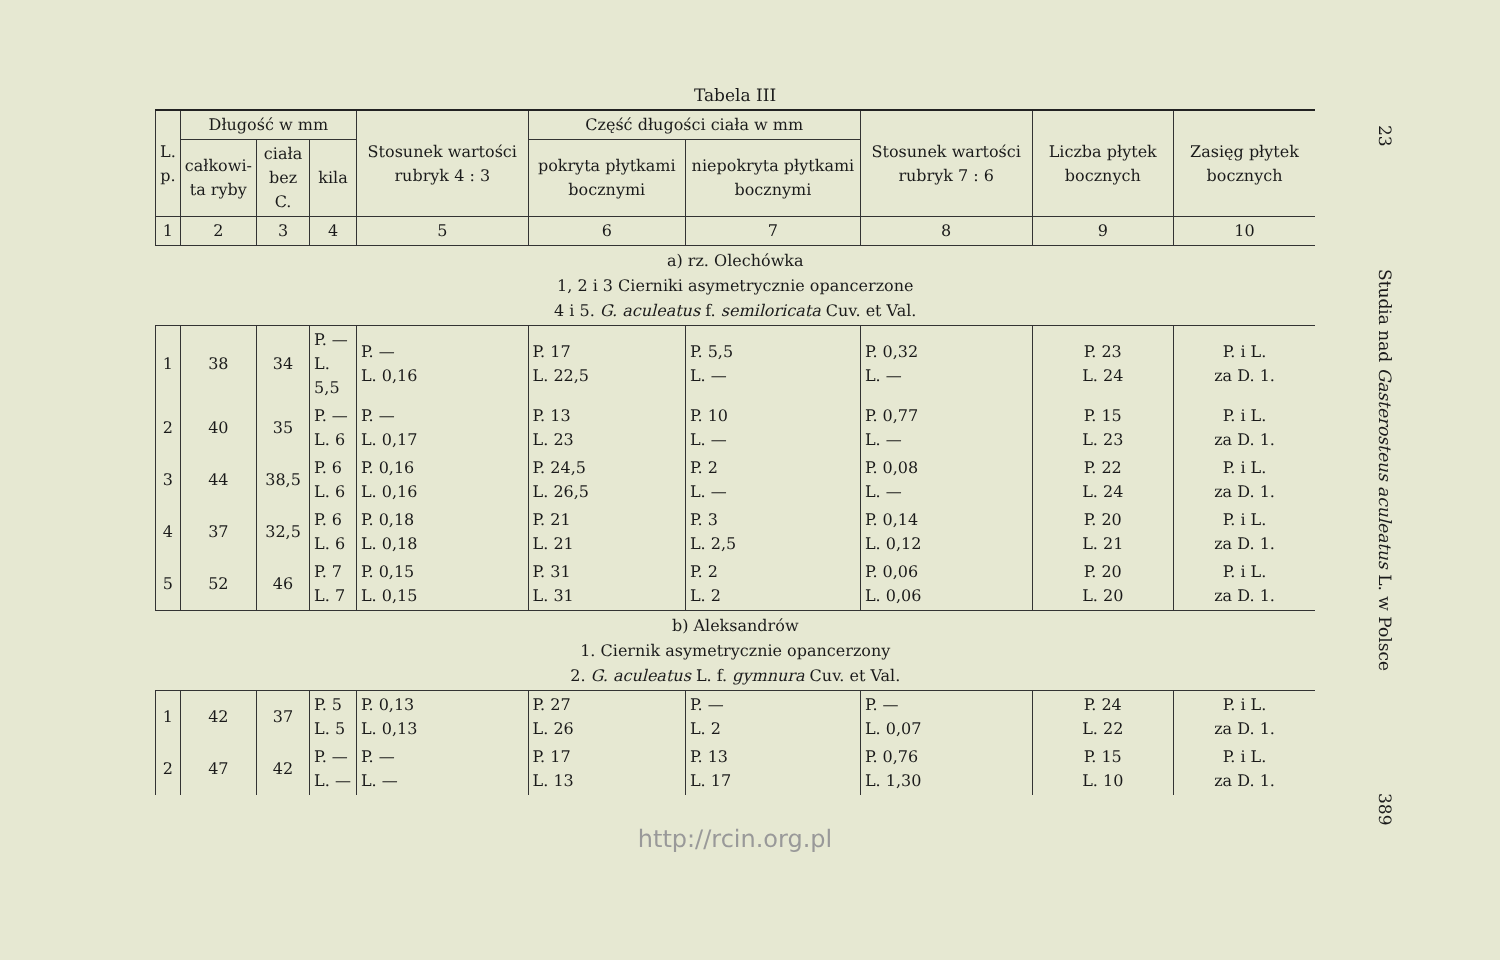Tabela III
| L. p. | Długość w mm | | | Stosunek wartości rubryk 4 : 3 | Część długości ciała w mm | | Stosunek wartości rubryk 7 : 6 | Liczba płytek bocznych | Zasięg płytek bocznych |
| --- | --- | --- | --- | --- | --- | --- | --- | --- | --- |
| | całkowi- ta ryby | ciała bez C. | kila | | pokryta płytkami bocznymi | niepokryta płytkami bocznymi | | | |
| 1 | 2 | 3 | 4 | 5 | 6 | 7 | 8 | 9 | 10 |
| a) rz. Olechówka 1, 2 i 3 Cierniki asymetrycznie opancerzone 4 i 5. G. aculeatus f. semiloricata Cuv. et Val. | | | | | | | | | |
| 1 | 38 | 34 | P. — L. 5,5 | P. — L. 0,16 | P. 17 L. 22,5 | P. 5,5 L. — | P. 0,32 L. — | P. 23 L. 24 | P. i L. za D. 1. |
| 2 | 40 | 35 | P. — L. 6 | P. — L. 0,17 | P. 13 L. 23 | P. 10 L. — | P. 0,77 L. — | P. 15 L. 23 | P. i L. za D. 1. |
| 3 | 44 | 38,5 | P. 6 L. 6 | P. 0,16 L. 0,16 | P. 24,5 L. 26,5 | P. 2 L. — | P. 0,08 L. — | P. 22 L. 24 | P. i L. za D. 1. |
| 4 | 37 | 32,5 | P. 6 L. 6 | P. 0,18 L. 0,18 | P. 21 L. 21 | P. 3 L. 2,5 | P. 0,14 L. 0,12 | P. 20 L. 21 | P. i L. za D. 1. |
| 5 | 52 | 46 | P. 7 L. 7 | P. 0,15 L. 0,15 | P. 31 L. 31 | P. 2 L. 2 | P. 0,06 L. 0,06 | P. 20 L. 20 | P. i L. za D. 1. |
| b) Aleksandrów 1. Ciernik asymetrycznie opancerzony 2. G. aculeatus L. f. gymnura Cuv. et Val. | | | | | | | | | |
| 1 | 42 | 37 | P. 5 L. 5 | P. 0,13 L. 0,13 | P. 27 L. 26 | P. — L. 2 | P. — L. 0,07 | P. 24 L. 22 | P. i L. za D. 1. |
| 2 | 47 | 42 | P. — L. — | P. — L. — | P. 17 L. 13 | P. 13 L. 17 | P. 0,76 L. 1,30 | P. 15 L. 10 | P. i L. za D. 1. |
http://rcin.org.pl
23 Studia nad Gasterosteus aculeatus L. w Polsce 389